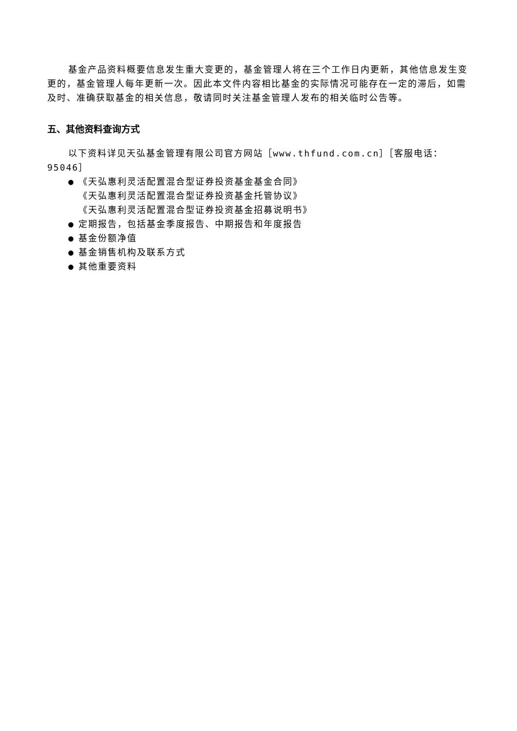基金产品资料概要信息发生重大变更的，基金管理人将在三个工作日内更新，其他信息发生变更的，基金管理人每年更新一次。因此本文件内容相比基金的实际情况可能存在一定的滞后，如需及时、准确获取基金的相关信息，敬请同时关注基金管理人发布的相关临时公告等。
五、其他资料查询方式
以下资料详见天弘基金管理有限公司官方网站［www.thfund.com.cn］［客服电话：95046］
● 《天弘惠利灵活配置混合型证券投资基金基金合同》
《天弘惠利灵活配置混合型证券投资基金托管协议》
《天弘惠利灵活配置混合型证券投资基金招募说明书》
● 定期报告，包括基金季度报告、中期报告和年度报告
● 基金份额净值
● 基金销售机构及联系方式
● 其他重要资料